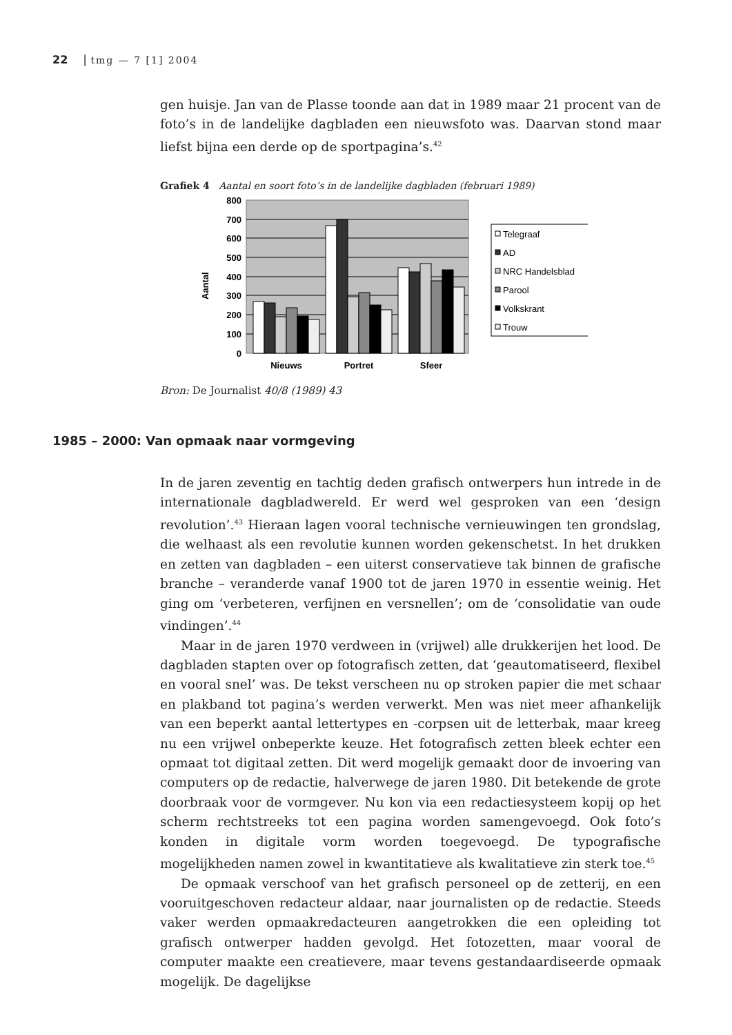22 | tmg — 7 [1] 2004
gen huisje. Jan van de Plasse toonde aan dat in 1989 maar 21 procent van de foto’s in de landelijke dagbladen een nieuwsfoto was. Daarvan stond maar liefst bijna een derde op de sportpagina’s.<sup>42</sup>
Grafiek 4 Aantal en soort foto’s in de landelijke dagbladen (februari 1989)
800
700
600
500
400
300
200
100
0
Aantal
Nieuws
Portret
Sfeer
Telegraaf
AD
NRC Handelsblad
Parool
Volkskrant
Trouw
Bron: De Journalist 40/8 (1989) 43
1985 – 2000: Van opmaak naar vormgeving
In de jaren zeventig en tachtig deden grafisch ontwerpers hun intrede in de internationale dagbladwereld. Er werd wel gesproken van een ‘design revolution’.<sup>43</sup> Hieraan lagen vooral technische vernieuwingen ten grondslag, die welhaast als een revolutie kunnen worden gekenschetst. In het drukken en zetten van dagbladen – een uiterst conservatieve tak binnen de grafische branche – veranderde vanaf 1900 tot de jaren 1970 in essentie weinig. Het ging om ‘verbeteren, verfijnen en versnellen’; om de ‘consolidatie van oude vindingen’.<sup>44</sup>
Maar in de jaren 1970 verdween in (vrijwel) alle drukkerijen het lood. De dagbladen stapten over op fotografisch zetten, dat ‘geautomatiseerd, flexibel en vooral snel’ was. De tekst verscheen nu op stroken papier die met schaar en plakband tot pagina’s werden verwerkt. Men was niet meer afhankelijk van een beperkt aantal lettertypes en -corpsen uit de letterbak, maar kreeg nu een vrijwel onbeperkte keuze. Het fotografisch zetten bleek echter een opmaat tot digitaal zetten. Dit werd mogelijk gemaakt door de invoering van computers op de redactie, halverwege de jaren 1980. Dit betekende de grote doorbraak voor de vormgever. Nu kon via een redactiesysteem kopij op het scherm rechtstreeks tot een pagina worden samengevoegd. Ook foto’s konden in digitale vorm worden toegevoegd. De typografische mogelijkheden namen zowel in kwantitatieve als kwalitatieve zin sterk toe.<sup>45</sup>
De opmaak verschoof van het grafisch personeel op de zetterij, en een vooruitgeschoven redacteur aldaar, naar journalisten op de redactie. Steeds vaker werden opmaakredacteuren aangetrokken die een opleiding tot grafisch ontwerper hadden gevolgd. Het fotozetten, maar vooral de computer maakte een creatievere, maar tevens gestandaardiseerde opmaak mogelijk. De dagelijkse